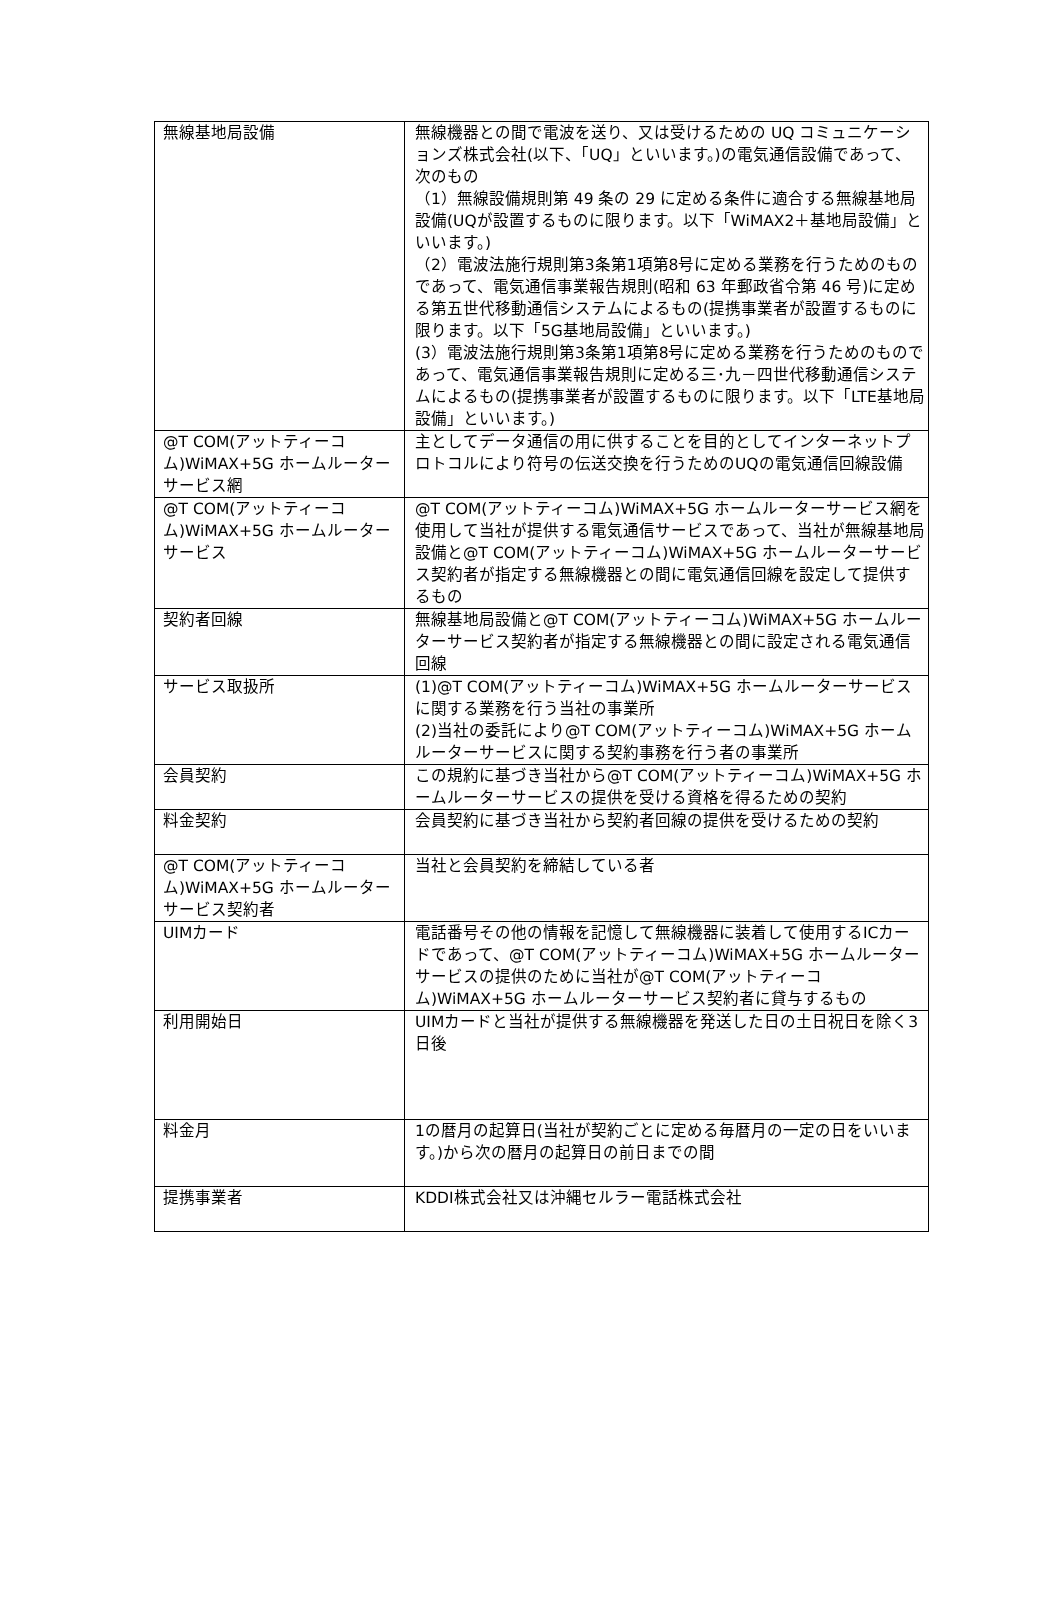| 無線基地局設備 | 無線機器との間で電波を送り、又は受けるための UQ コミュニケーションズ株式会社(以下、「UQ」といいます。)の電気通信設備であって、次のもの （1）無線設備規則第 49 条の 29 に定める条件に適合する無線基地局設備(UQが設置するものに限ります。以下「WiMAX2＋基地局設備」といいます。) （2）電波法施行規則第3条第1項第8号に定める業務を行うためのものであって、電気通信事業報告規則(昭和 63 年郵政省令第 46 号)に定める第五世代移動通信システムによるもの(提携事業者が設置するものに限ります。以下「5G基地局設備」といいます。) (3）電波法施行規則第3条第1項第8号に定める業務を行うためのものであって、電気通信事業報告規則に定める三･九－四世代移動通信システムによるもの(提携事業者が設置するものに限ります。以下「LTE基地局設備」といいます。) |
| @T COM(アットティーコム)WiMAX+5G ホームルーターサービス網 | 主としてデータ通信の用に供することを目的としてインターネットプロトコルにより符号の伝送交換を行うためのUQの電気通信回線設備 |
| @T COM(アットティーコム)WiMAX+5G ホームルーターサービス | @T COM(アットティーコム)WiMAX+5G ホームルーターサービス網を使用して当社が提供する電気通信サービスであって、当社が無線基地局設備と@T COM(アットティーコム)WiMAX+5G ホームルーターサービス契約者が指定する無線機器との間に電気通信回線を設定して提供するもの |
| 契約者回線 | 無線基地局設備と@T COM(アットティーコム)WiMAX+5G ホームルーターサービス契約者が指定する無線機器との間に設定される電気通信回線 |
| サービス取扱所 | (1)@T COM(アットティーコム)WiMAX+5G ホームルーターサービスに関する業務を行う当社の事業所 (2)当社の委託により@T COM(アットティーコム)WiMAX+5G ホームルーターサービスに関する契約事務を行う者の事業所 |
| 会員契約 | この規約に基づき当社から@T COM(アットティーコム)WiMAX+5G ホームルーターサービスの提供を受ける資格を得るための契約 |
| 料金契約 | 会員契約に基づき当社から契約者回線の提供を受けるための契約 |
| @T COM(アットティーコム)WiMAX+5G ホームルーターサービス契約者 | 当社と会員契約を締結している者 |
| UIMカード | 電話番号その他の情報を記憶して無線機器に装着して使用するICカードであって、@T COM(アットティーコム)WiMAX+5G ホームルーターサービスの提供のために当社が@T COM(アットティーコム)WiMAX+5G ホームルーターサービス契約者に貸与するもの |
| 利用開始日 | UIMカードと当社が提供する無線機器を発送した日の土日祝日を除く3日後 |
| 料金月 | 1の暦月の起算日(当社が契約ごとに定める毎暦月の一定の日をいいます。)から次の暦月の起算日の前日までの間 |
| 提携事業者 | KDDI株式会社又は沖縄セルラー電話株式会社 |